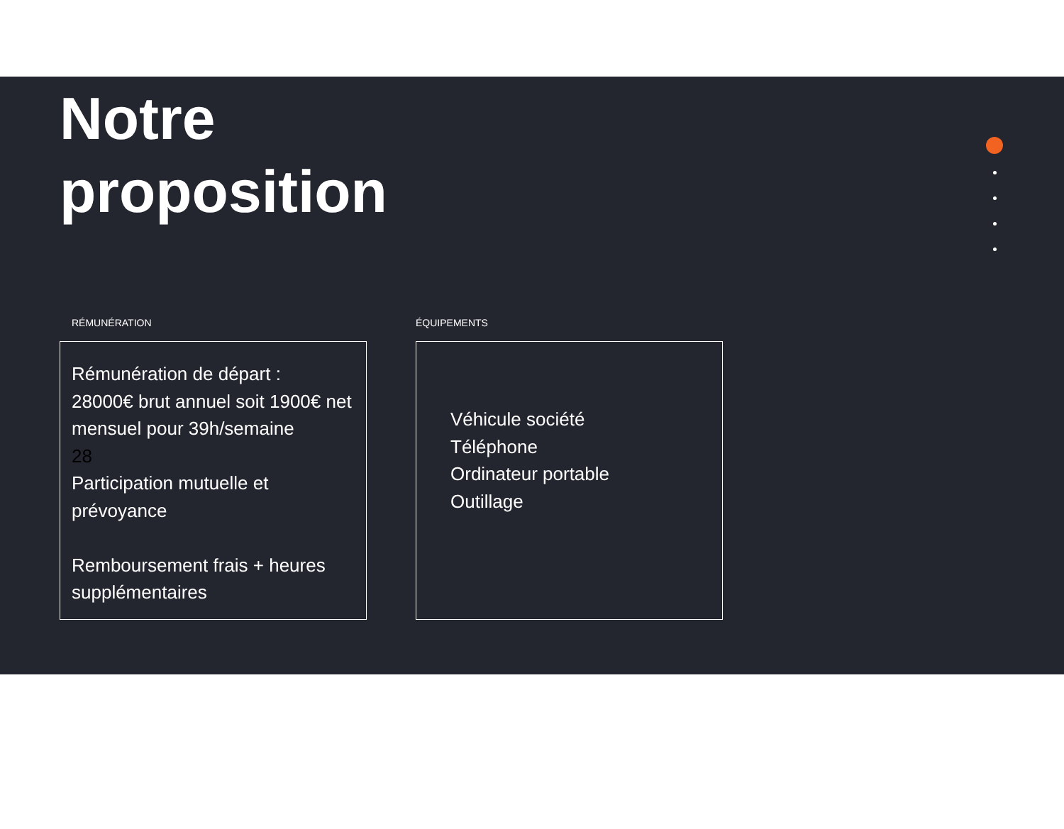Notre
proposition
RÉMUNÉRATION
Rémunération de départ :
28000€ brut annuel soit 1900€ net mensuel pour 39h/semaine
28
Participation mutuelle et prévoyance
Remboursement frais + heures supplémentaires
ÉQUIPEMENTS
Véhicule société
Téléphone
Ordinateur portable
Outillage